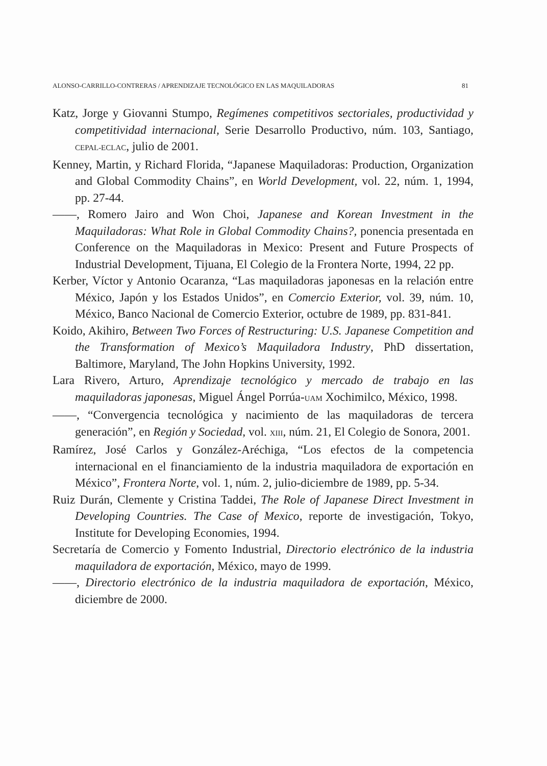ALONSO-CARRILLO-CONTRERAS / APRENDIZAJE TECNOLÓGICO EN LAS MAQUILADORAS 81
Katz, Jorge y Giovanni Stumpo, Regímenes competitivos sectoriales, productividad y competitividad internacional, Serie Desarrollo Productivo, núm. 103, Santiago, CEPAL-ECLAC, julio de 2001.
Kenney, Martin, y Richard Florida, “Japanese Maquiladoras: Production, Organization and Global Commodity Chains”, en World Development, vol. 22, núm. 1, 1994, pp. 27-44.
——, Romero Jairo and Won Choi, Japanese and Korean Investment in the Maquiladoras: What Role in Global Commodity Chains?, ponencia presentada en Conference on the Maquiladoras in Mexico: Present and Future Prospects of Industrial Development, Tijuana, El Colegio de la Frontera Norte, 1994, 22 pp.
Kerber, Víctor y Antonio Ocaranza, “Las maquiladoras japonesas en la relación entre México, Japón y los Estados Unidos”, en Comercio Exterior, vol. 39, núm. 10, México, Banco Nacional de Comercio Exterior, octubre de 1989, pp. 831-841.
Koido, Akihiro, Between Two Forces of Restructuring: U.S. Japanese Competition and the Transformation of Mexico’s Maquiladora Industry, PhD dissertation, Baltimore, Maryland, The John Hopkins University, 1992.
Lara Rivero, Arturo, Aprendizaje tecnológico y mercado de trabajo en las maquiladoras japonesas, Miguel Ángel Porrúa-UAM Xochimilco, México, 1998.
——, “Convergencia tecnológica y nacimiento de las maquiladoras de tercera generación”, en Región y Sociedad, vol. XIII, núm. 21, El Colegio de Sonora, 2001.
Ramírez, José Carlos y González-Aréchiga, “Los efectos de la competencia internacional en el financiamiento de la industria maquiladora de exportación en México”, Frontera Norte, vol. 1, núm. 2, julio-diciembre de 1989, pp. 5-34.
Ruiz Durán, Clemente y Cristina Taddei, The Role of Japanese Direct Investment in Developing Countries. The Case of Mexico, reporte de investigación, Tokyo, Institute for Developing Economies, 1994.
Secretaría de Comercio y Fomento Industrial, Directorio electrónico de la industria maquiladora de exportación, México, mayo de 1999.
——, Directorio electrónico de la industria maquiladora de exportación, México, diciembre de 2000.